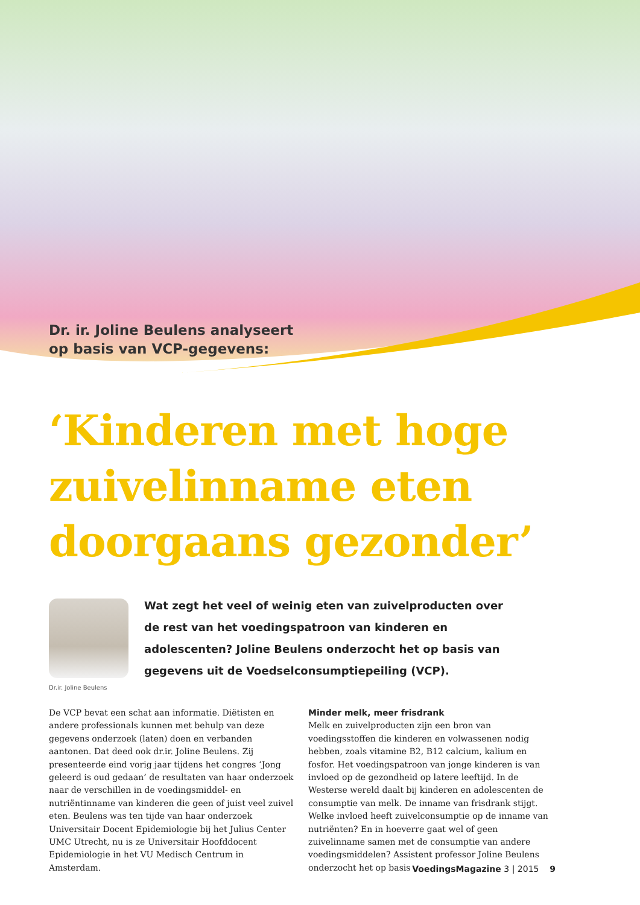Dr. ir. Joline Beulens analyseert
op basis van VCP-gegevens:
‘Kinderen met hoge zuivelinname eten doorgaans gezonder’
Dr.ir. Joline Beulens
Wat zegt het veel of weinig eten van zuivelproducten over de rest van het voedingspatroon van kinderen en adolescenten? Joline Beulens onderzocht het op basis van gegevens uit de Voedselconsumptiepeiling (VCP).
De VCP bevat een schat aan informatie. Diëtisten en andere professionals kunnen met behulp van deze gegevens onderzoek (laten) doen en verbanden aantonen. Dat deed ook dr.ir. Joline Beulens. Zij presenteerde eind vorig jaar tijdens het congres ‘Jong geleerd is oud gedaan’ de resultaten van haar onderzoek naar de verschillen in de voedingsmiddel- en nutriëntinname van kinderen die geen of juist veel zuivel eten. Beulens was ten tijde van haar onderzoek Universitair Docent Epidemiologie bij het Julius Center UMC Utrecht, nu is ze Universitair Hoofddocent Epidemiologie in het VU Medisch Centrum in Amsterdam.
Minder melk, meer frisdrank
Melk en zuivelproducten zijn een bron van voedingsstoffen die kinderen en volwassenen nodig hebben, zoals vitamine B2, B12 calcium, kalium en fosfor. Het voedingspatroon van jonge kinderen is van invloed op de gezondheid op latere leeftijd. In de Westerse wereld daalt bij kinderen en adolescenten de consumptie van melk. De inname van frisdrank stijgt. Welke invloed heeft zuivelconsumptie op de inname van nutriënten? En in hoeverre gaat wel of geen zuivelinname samen met de consumptie van andere voedingsmiddelen? Assistent professor Joline Beulens onderzocht het op basis
VoedingsMagazine 3 | 2015 9